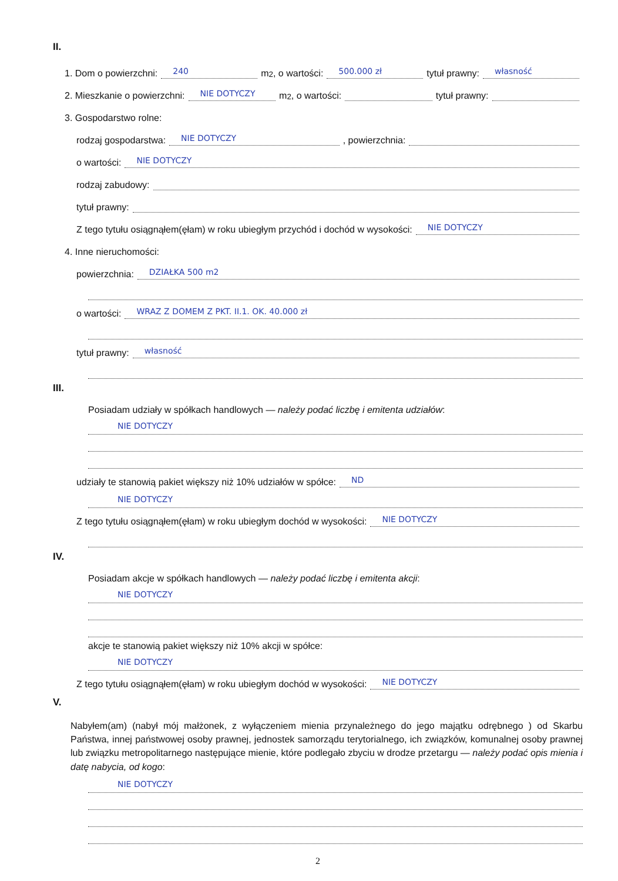II.
1. Dom o powierzchni: 240 m<sup>2</sup>, o wartości: 500.000 zł tytuł prawny: własność
2. Mieszkanie o powierzchni: NIE DOTYCZY m<sup>2</sup>, o wartości: tytuł prawny:
3. Gospodarstwo rolne:
rodzaj gospodarstwa: NIE DOTYCZY , powierzchnia:
o wartości: NIE DOTYCZY
rodzaj zabudowy:
tytuł prawny:
Z tego tytułu osiągnąłem(ęłam) w roku ubiegłym przychód i dochód w wysokości: NIE DOTYCZY
4. Inne nieruchomości:
powierzchnia: DZIAŁKA 500 m2
o wartości: WRAZ Z DOMEM Z PKT. II.1. OK. 40.000 zł
tytuł prawny: własność
III.
Posiadam udziały w spółkach handlowych — należy podać liczbę i emitenta udziałów:
NIE DOTYCZY
udziały te stanowią pakiet większy niż 10% udziałów w spółce: ND
NIE DOTYCZY
Z tego tytułu osiągnąłem(ęłam) w roku ubiegłym dochód w wysokości: NIE DOTYCZY
IV.
Posiadam akcje w spółkach handlowych — należy podać liczbę i emitenta akcji:
NIE DOTYCZY
akcje te stanowią pakiet większy niż 10% akcji w spółce:
NIE DOTYCZY
Z tego tytułu osiągnąłem(ęłam) w roku ubiegłym dochód w wysokości: NIE DOTYCZY
V.
Nabyłem(am) (nabył mój małżonek, z wyłączeniem mienia przynależnego do jego majątku odrębnego ) od Skarbu Państwa, innej państwowej osoby prawnej, jednostek samorządu terytorialnego, ich związków, komunalnej osoby prawnej lub związku metropolitarnego następujące mienie, które podlegało zbyciu w drodze przetargu — należy podać opis mienia i datę nabycia, od kogo:
NIE DOTYCZY
2